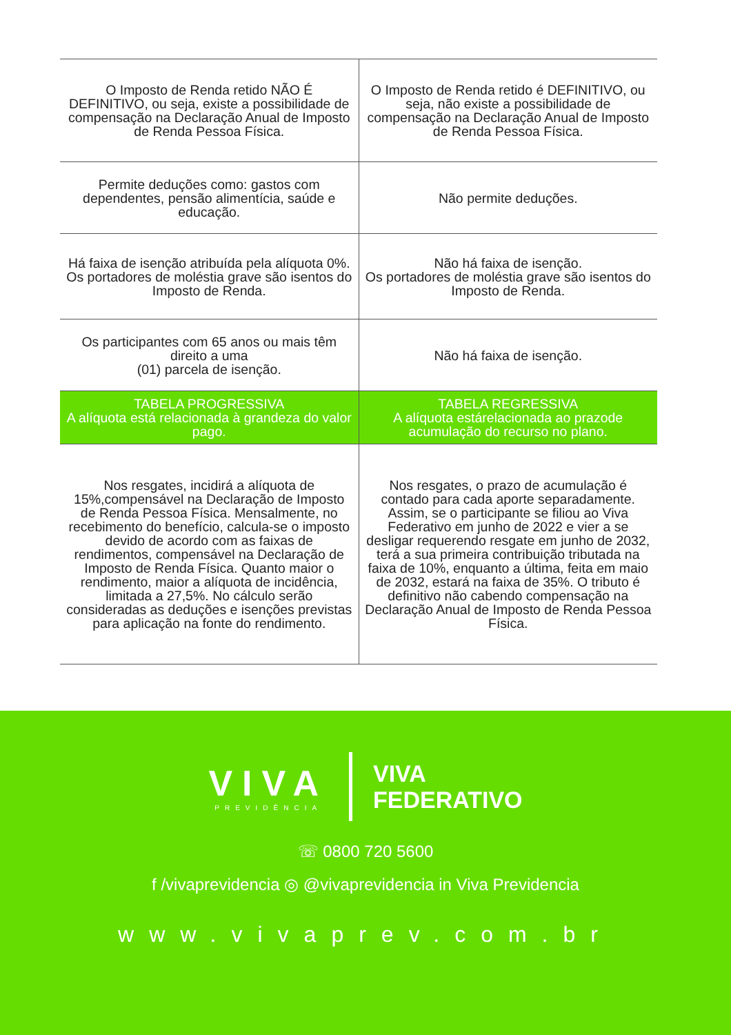| O Imposto de Renda retido NÃO É DEFINITIVO, ou seja, existe a possibilidade de compensação na Declaração Anual de Imposto de Renda Pessoa Física. | O Imposto de Renda retido é DEFINITIVO, ou seja, não existe a possibilidade de compensação na Declaração Anual de Imposto de Renda Pessoa Física. |
| Permite deduções como: gastos com dependentes, pensão alimentícia, saúde e educação. | Não permite deduções. |
| Há faixa de isenção atribuída pela alíquota 0%. Os portadores de moléstia grave são isentos do Imposto de Renda. | Não há faixa de isenção. Os portadores de moléstia grave são isentos do Imposto de Renda. |
| Os participantes com 65 anos ou mais têm direito a uma (01) parcela de isenção. | Não há faixa de isenção. |
| TABELA PROGRESSIVA A alíquota está relacionada à grandeza do valor pago. | TABELA REGRESSIVA A alíquota estárelacionada ao prazode acumulação do recurso no plano. |
| Nos resgates, incidirá a alíquota de 15%,compensável na Declaração de Imposto de Renda Pessoa Física. Mensalmente, no recebimento do benefício, calcula-se o imposto devido de acordo com as faixas de rendimentos, compensável na Declaração de Imposto de Renda Física. Quanto maior o rendimento, maior a alíquota de incidência, limitada a 27,5%. No cálculo serão consideradas as deduções e isenções previstas para aplicação na fonte do rendimento. | Nos resgates, o prazo de acumulação é contado para cada aporte separadamente. Assim, se o participante se filiou ao Viva Federativo em junho de 2022 e vier a se desligar requerendo resgate em junho de 2032, terá a sua primeira contribuição tributada na faixa de 10%, enquanto a última, feita em maio de 2032, estará na faixa de 35%. O tributo é definitivo não cabendo compensação na Declaração Anual de Imposto de Renda Pessoa Física. |
VIVA
PREVIDÊNCIA
VIVA
FEDERATIVO
☏ 0800 720 5600
f /vivaprevidencia ◎ @vivaprevidencia in Viva Previdencia
www.vivaprev.com.br